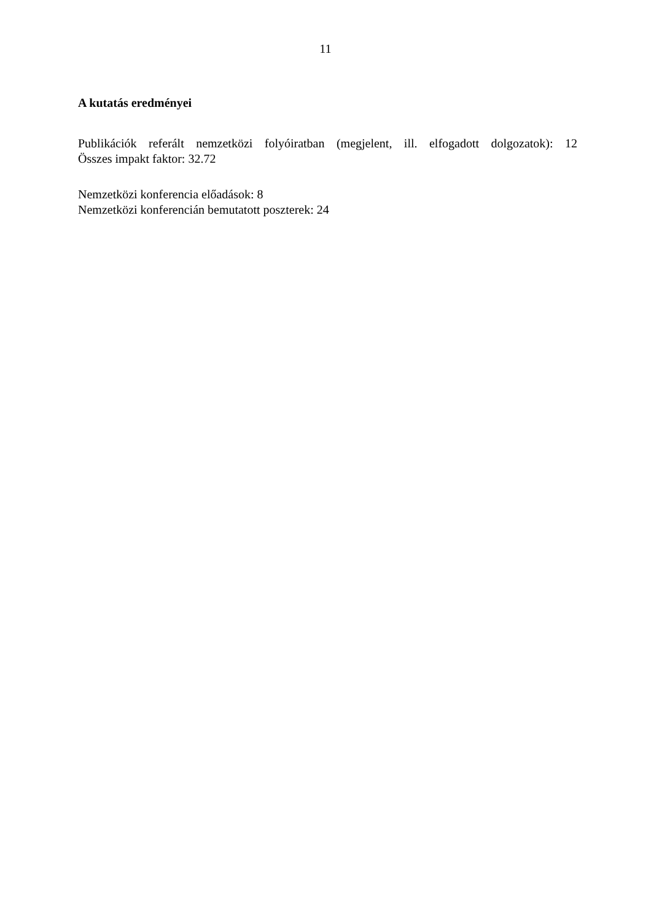11
A kutatás eredményei
Publikációk referált nemzetközi folyóiratban (megjelent, ill. elfogadott dolgozatok): 12
Összes impakt faktor: 32.72
Nemzetközi konferencia előadások: 8
Nemzetközi konferencián bemutatott poszterek: 24